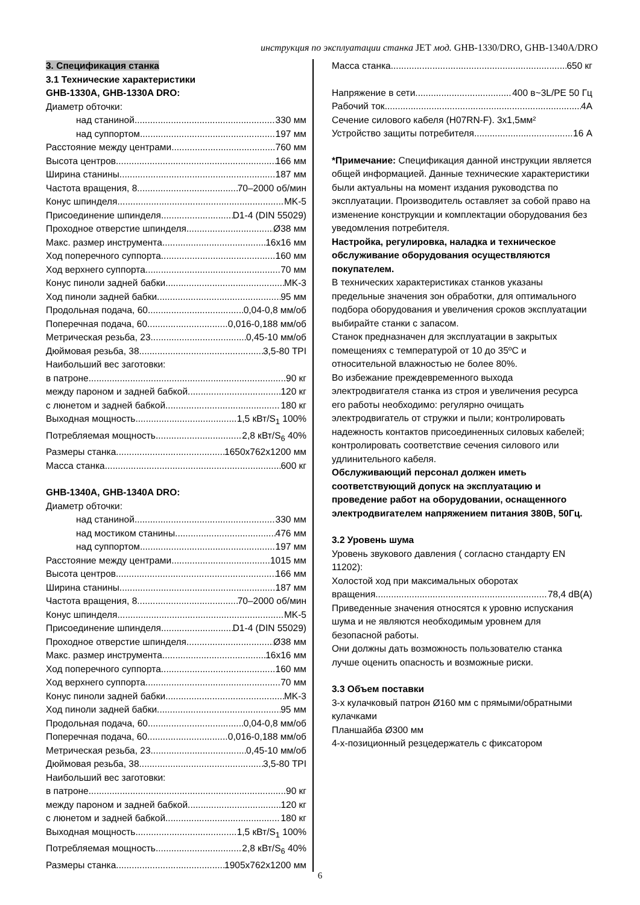инструкция по эксплуатации станка JET мод. GHB-1330/DRO, GHB-1340A/DRO
3. Спецификация станка
3.1 Технические характеристики
GHB-1330A, GHB-1330A DRO:
Диаметр обточки:
над станиной 330 мм
над суппортом 197 мм
Расстояние между центрами 760 мм
Высота центров 166 мм
Ширина станины 187 мм
Частота вращения, 8 70–2000 об/мин
Конус шпинделя MK-5
Присоединение шпинделя D1-4 (DIN 55029)
Проходное отверстие шпинделя Ø38 мм
Макс. размер инструмента 16x16 мм
Ход поперечного суппорта 160 мм
Ход верхнего суппорта 70 мм
Конус пиноли задней бабки MK-3
Ход пиноли задней бабки 95 мм
Продольная подача, 60 0,04-0,8 мм/об
Поперечная подача, 60 0,016-0,188 мм/об
Метрическая резьба, 23 0,45-10 мм/об
Дюймовая резьба, 38 3,5-80 TPI
Наибольший вес заготовки:
в патроне 90 кг
между пароном и задней бабкой 120 кг
с люнетом и задней бабкой 180 кг
Выходная мощность 1,5 кВт/S<sub>1</sub> 100%
Потребляемая мощность 2,8 кВт/S<sub>6</sub> 40%
Размеры станка 1650x762x1200 мм
Масса станка 600 кг
GHB-1340A, GHB-1340A DRO:
Диаметр обточки:
над станиной 330 мм
над мостиком станины 476 мм
над суппортом 197 мм
Расстояние между центрами 1015 мм
Высота центров 166 мм
Ширина станины 187 мм
Частота вращения, 8 70–2000 об/мин
Конус шпинделя MK-5
Присоединение шпинделя D1-4 (DIN 55029)
Проходное отверстие шпинделя Ø38 мм
Макс. размер инструмента 16x16 мм
Ход поперечного суппорта 160 мм
Ход верхнего суппорта 70 мм
Конус пиноли задней бабки MK-3
Ход пиноли задней бабки 95 мм
Продольная подача, 60 0,04-0,8 мм/об
Поперечная подача, 60 0,016-0,188 мм/об
Метрическая резьба, 23 0,45-10 мм/об
Дюймовая резьба, 38 3,5-80 TPI
Наибольший вес заготовки:
в патроне 90 кг
между пароном и задней бабкой 120 кг
с люнетом и задней бабкой 180 кг
Выходная мощность 1,5 кВт/S<sub>1</sub> 100%
Потребляемая мощность 2,8 кВт/S<sub>6</sub> 40%
Размеры станка 1905x762x1200 мм
Масса станка 650 кг
Напряжение в сети 400 в~3L/PE 50 Гц
Рабочий ток 4A
Сечение силового кабеля (H07RN-F). 3x1,5мм²
Устройство защиты потребителя 16 А
*Примечание: Спецификация данной инструкции является общей информацией. Данные технические характеристики были актуальны на момент издания руководства по эксплуатации. Производитель оставляет за собой право на изменение конструкции и комплектации оборудования без уведомления потребителя.
Настройка, регулировка, наладка и техническое обслуживание оборудования осуществляются покупателем.
В технических характеристиках станков указаны предельные значения зон обработки, для оптимального подбора оборудования и увеличения сроков эксплуатации выбирайте станки с запасом.
Станок предназначен для эксплуатации в закрытых помещениях с температурой от 10 до 35ºC и относительной влажностью не более 80%.
Во избежание преждевременного выхода электродвигателя станка из строя и увеличения ресурса его работы необходимо: регулярно очищать электродвигатель от стружки и пыли; контролировать надежность контактов присоединенных силовых кабелей; контролировать соответствие сечения силового или удлинительного кабеля.
Обслуживающий персонал должен иметь соответствующий допуск на эксплуатацию и проведение работ на оборудовании, оснащенного электродвигателем напряжением питания 380В, 50Гц.
3.2 Уровень шума
Уровень звукового давления ( согласно стандарту EN 11202):
Холостой ход при максимальных оборотах
вращения 78,4 dB(A)
Приведенные значения относятся к уровню испускания шума и не являются необходимым уровнем для безопасной работы.
Они должны дать возможность пользователю станка лучше оценить опасность и возможные риски.
3.3 Объем поставки
3-х кулачковый патрон Ø160 мм с прямыми/обратными кулачками
Планшайба Ø300 мм
4-х-позиционный резцедержатель с фиксатором
6